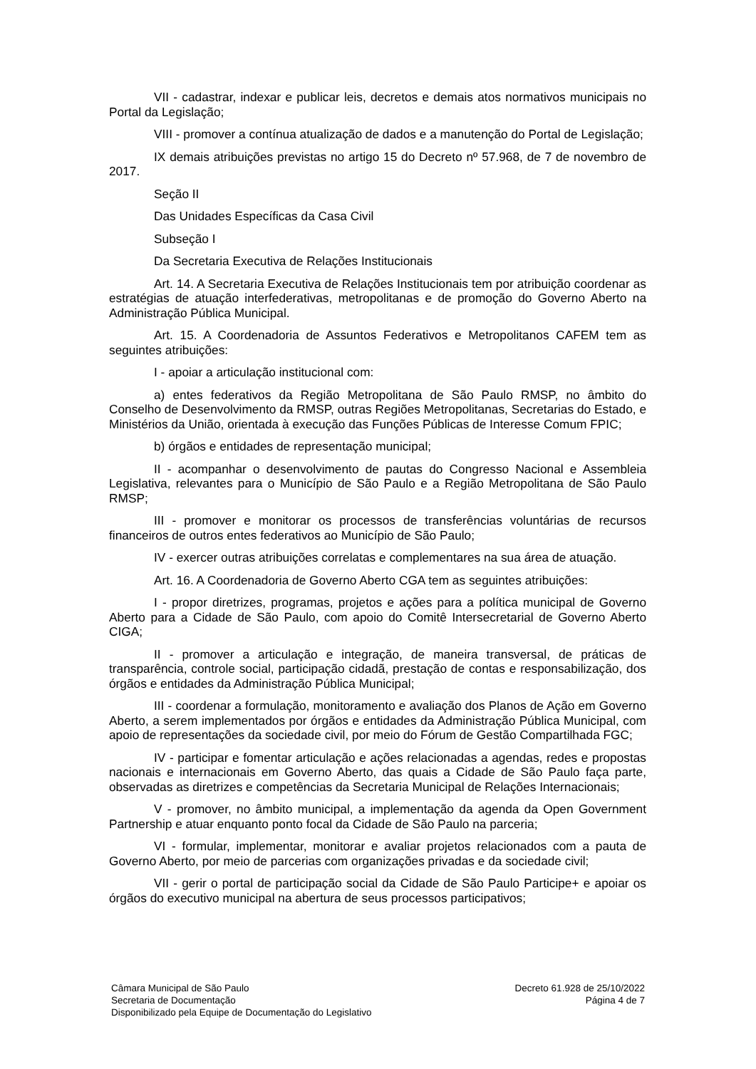VII - cadastrar, indexar e publicar leis, decretos e demais atos normativos municipais no Portal da Legislação;
VIII - promover a contínua atualização de dados e a manutenção do Portal de Legislação;
IX demais atribuições previstas no artigo 15 do Decreto nº 57.968, de 7 de novembro de 2017.
Seção II
Das Unidades Específicas da Casa Civil
Subseção I
Da Secretaria Executiva de Relações Institucionais
Art. 14. A Secretaria Executiva de Relações Institucionais tem por atribuição coordenar as estratégias de atuação interfederativas, metropolitanas e de promoção do Governo Aberto na Administração Pública Municipal.
Art. 15. A Coordenadoria de Assuntos Federativos e Metropolitanos CAFEM tem as seguintes atribuições:
I - apoiar a articulação institucional com:
a) entes federativos da Região Metropolitana de São Paulo RMSP, no âmbito do Conselho de Desenvolvimento da RMSP, outras Regiões Metropolitanas, Secretarias do Estado, e Ministérios da União, orientada à execução das Funções Públicas de Interesse Comum FPIC;
b) órgãos e entidades de representação municipal;
II - acompanhar o desenvolvimento de pautas do Congresso Nacional e Assembleia Legislativa, relevantes para o Município de São Paulo e a Região Metropolitana de São Paulo RMSP;
III - promover e monitorar os processos de transferências voluntárias de recursos financeiros de outros entes federativos ao Município de São Paulo;
IV - exercer outras atribuições correlatas e complementares na sua área de atuação.
Art. 16. A Coordenadoria de Governo Aberto CGA tem as seguintes atribuições:
I - propor diretrizes, programas, projetos e ações para a política municipal de Governo Aberto para a Cidade de São Paulo, com apoio do Comitê Intersecretarial de Governo Aberto CIGA;
II - promover a articulação e integração, de maneira transversal, de práticas de transparência, controle social, participação cidadã, prestação de contas e responsabilização, dos órgãos e entidades da Administração Pública Municipal;
III - coordenar a formulação, monitoramento e avaliação dos Planos de Ação em Governo Aberto, a serem implementados por órgãos e entidades da Administração Pública Municipal, com apoio de representações da sociedade civil, por meio do Fórum de Gestão Compartilhada FGC;
IV - participar e fomentar articulação e ações relacionadas a agendas, redes e propostas nacionais e internacionais em Governo Aberto, das quais a Cidade de São Paulo faça parte, observadas as diretrizes e competências da Secretaria Municipal de Relações Internacionais;
V - promover, no âmbito municipal, a implementação da agenda da Open Government Partnership e atuar enquanto ponto focal da Cidade de São Paulo na parceria;
VI - formular, implementar, monitorar e avaliar projetos relacionados com a pauta de Governo Aberto, por meio de parcerias com organizações privadas e da sociedade civil;
VII - gerir o portal de participação social da Cidade de São Paulo Participe+ e apoiar os órgãos do executivo municipal na abertura de seus processos participativos;
Câmara Municipal de São Paulo
Secretaria de Documentação
Disponibilizado pela Equipe de Documentação do Legislativo
Decreto 61.928 de 25/10/2022
Página 4 de 7